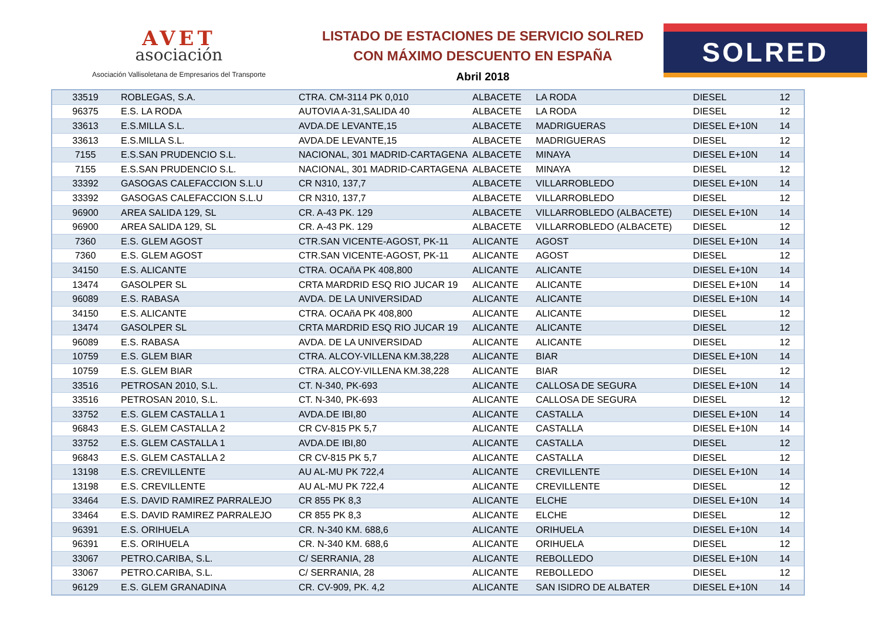AVET
asociación
Asociación Vallisoletana de Empresarios del Transporte
LISTADO DE ESTACIONES DE SERVICIO SOLRED
CON MÁXIMO DESCUENTO EN ESPAÑA
Abril 2018
SOLRED
| 33519 | ROBLEGAS, S.A. | CTRA. CM-3114 PK 0,010 | ALBACETE | LA RODA | DIESEL | 12 |
| 96375 | E.S. LA RODA | AUTOVIA A-31,SALIDA 40 | ALBACETE | LA RODA | DIESEL | 12 |
| 33613 | E.S.MILLA S.L. | AVDA.DE LEVANTE,15 | ALBACETE | MADRIGUERAS | DIESEL E+10N | 14 |
| 33613 | E.S.MILLA S.L. | AVDA.DE LEVANTE,15 | ALBACETE | MADRIGUERAS | DIESEL | 12 |
| 7155 | E.S.SAN PRUDENCIO S.L. | NACIONAL, 301 MADRID-CARTAGENA | ALBACETE | MINAYA | DIESEL E+10N | 14 |
| 7155 | E.S.SAN PRUDENCIO S.L. | NACIONAL, 301 MADRID-CARTAGENA | ALBACETE | MINAYA | DIESEL | 12 |
| 33392 | GASOGAS CALEFACCION S.L.U | CR N310, 137,7 | ALBACETE | VILLARROBLEDO | DIESEL E+10N | 14 |
| 33392 | GASOGAS CALEFACCION S.L.U | CR N310, 137,7 | ALBACETE | VILLARROBLEDO | DIESEL | 12 |
| 96900 | AREA SALIDA 129, SL | CR. A-43 PK. 129 | ALBACETE | VILLARROBLEDO (ALBACETE) | DIESEL E+10N | 14 |
| 96900 | AREA SALIDA 129, SL | CR. A-43 PK. 129 | ALBACETE | VILLARROBLEDO (ALBACETE) | DIESEL | 12 |
| 7360 | E.S. GLEM AGOST | CTR.SAN VICENTE-AGOST, PK-11 | ALICANTE | AGOST | DIESEL E+10N | 14 |
| 7360 | E.S. GLEM AGOST | CTR.SAN VICENTE-AGOST, PK-11 | ALICANTE | AGOST | DIESEL | 12 |
| 34150 | E.S. ALICANTE | CTRA. OCAñA PK 408,800 | ALICANTE | ALICANTE | DIESEL E+10N | 14 |
| 13474 | GASOLPER SL | CRTA MARDRID ESQ RIO JUCAR 19 | ALICANTE | ALICANTE | DIESEL E+10N | 14 |
| 96089 | E.S. RABASA | AVDA. DE LA UNIVERSIDAD | ALICANTE | ALICANTE | DIESEL E+10N | 14 |
| 34150 | E.S. ALICANTE | CTRA. OCAñA PK 408,800 | ALICANTE | ALICANTE | DIESEL | 12 |
| 13474 | GASOLPER SL | CRTA MARDRID ESQ RIO JUCAR 19 | ALICANTE | ALICANTE | DIESEL | 12 |
| 96089 | E.S. RABASA | AVDA. DE LA UNIVERSIDAD | ALICANTE | ALICANTE | DIESEL | 12 |
| 10759 | E.S. GLEM BIAR | CTRA. ALCOY-VILLENA KM.38,228 | ALICANTE | BIAR | DIESEL E+10N | 14 |
| 10759 | E.S. GLEM BIAR | CTRA. ALCOY-VILLENA KM.38,228 | ALICANTE | BIAR | DIESEL | 12 |
| 33516 | PETROSAN 2010, S.L. | CT. N-340, PK-693 | ALICANTE | CALLOSA DE SEGURA | DIESEL E+10N | 14 |
| 33516 | PETROSAN 2010, S.L. | CT. N-340, PK-693 | ALICANTE | CALLOSA DE SEGURA | DIESEL | 12 |
| 33752 | E.S. GLEM CASTALLA 1 | AVDA.DE IBI,80 | ALICANTE | CASTALLA | DIESEL E+10N | 14 |
| 96843 | E.S. GLEM CASTALLA 2 | CR CV-815 PK 5,7 | ALICANTE | CASTALLA | DIESEL E+10N | 14 |
| 33752 | E.S. GLEM CASTALLA 1 | AVDA.DE IBI,80 | ALICANTE | CASTALLA | DIESEL | 12 |
| 96843 | E.S. GLEM CASTALLA 2 | CR CV-815 PK 5,7 | ALICANTE | CASTALLA | DIESEL | 12 |
| 13198 | E.S. CREVILLENTE | AU AL-MU PK 722,4 | ALICANTE | CREVILLENTE | DIESEL E+10N | 14 |
| 13198 | E.S. CREVILLENTE | AU AL-MU PK 722,4 | ALICANTE | CREVILLENTE | DIESEL | 12 |
| 33464 | E.S. DAVID RAMIREZ PARRALEJO | CR 855 PK 8,3 | ALICANTE | ELCHE | DIESEL E+10N | 14 |
| 33464 | E.S. DAVID RAMIREZ PARRALEJO | CR 855 PK 8,3 | ALICANTE | ELCHE | DIESEL | 12 |
| 96391 | E.S. ORIHUELA | CR. N-340 KM. 688,6 | ALICANTE | ORIHUELA | DIESEL E+10N | 14 |
| 96391 | E.S. ORIHUELA | CR. N-340 KM. 688,6 | ALICANTE | ORIHUELA | DIESEL | 12 |
| 33067 | PETRO.CARIBA, S.L. | C/ SERRANIA, 28 | ALICANTE | REBOLLEDO | DIESEL E+10N | 14 |
| 33067 | PETRO.CARIBA, S.L. | C/ SERRANIA, 28 | ALICANTE | REBOLLEDO | DIESEL | 12 |
| 96129 | E.S. GLEM GRANADINA | CR. CV-909, PK. 4,2 | ALICANTE | SAN ISIDRO DE ALBATER | DIESEL E+10N | 14 |